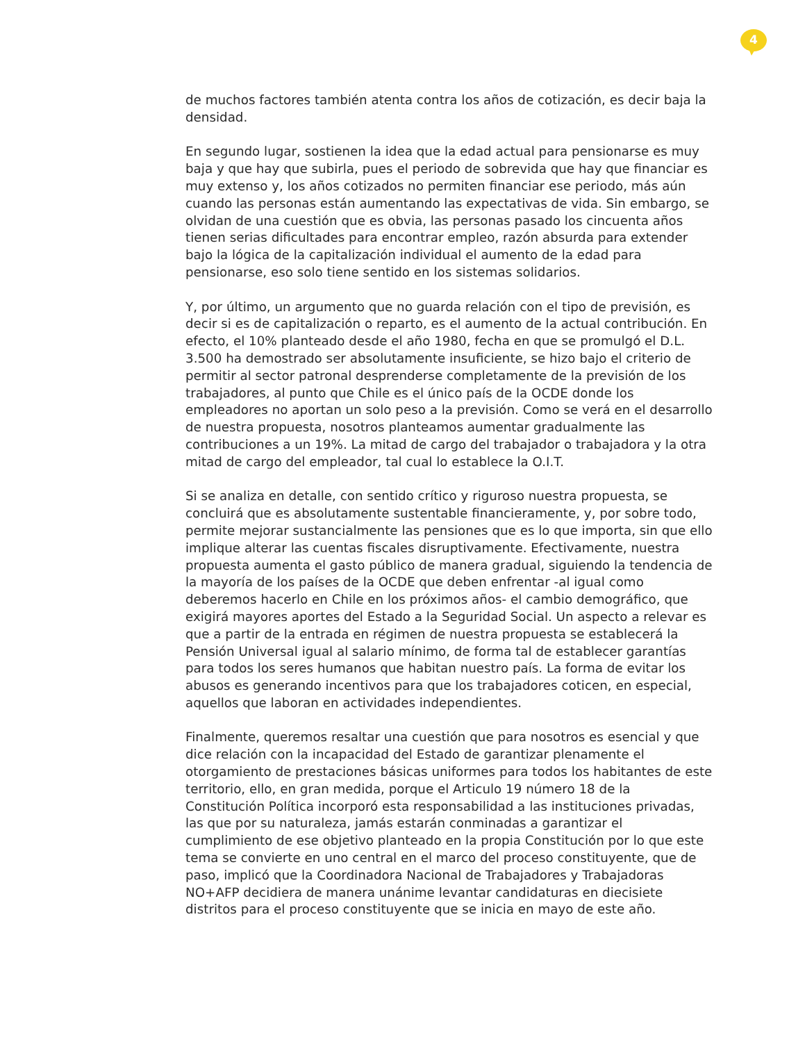4
de muchos factores también atenta contra los años de cotización, es decir baja la densidad.
En segundo lugar, sostienen la idea que la edad actual para pensionarse es muy baja y que hay que subirla, pues el periodo de sobrevida que hay que financiar es muy extenso y, los años cotizados no permiten financiar ese periodo, más aún cuando las personas están aumentando las expectativas de vida. Sin embargo, se olvidan de una cuestión que es obvia, las personas pasado los cincuenta años tienen serias dificultades para encontrar empleo, razón absurda para extender bajo la lógica de la capitalización individual el aumento de la edad para pensionarse, eso solo tiene sentido en los sistemas solidarios.
Y, por último, un argumento que no guarda relación con el tipo de previsión, es decir si es de capitalización o reparto, es el aumento de la actual contribución. En efecto, el 10% planteado desde el año 1980, fecha en que se promulgó el D.L. 3.500 ha demostrado ser absolutamente insuficiente, se hizo bajo el criterio de permitir al sector patronal desprenderse completamente de la previsión de los trabajadores, al punto que Chile es el único país de la OCDE donde los empleadores no aportan un solo peso a la previsión. Como se verá en el desarrollo de nuestra propuesta, nosotros planteamos aumentar gradualmente las contribuciones a un 19%. La mitad de cargo del trabajador o trabajadora y la otra mitad de cargo del empleador, tal cual lo establece la O.I.T.
Si se analiza en detalle, con sentido crítico y riguroso nuestra propuesta, se concluirá que es absolutamente sustentable financieramente, y, por sobre todo, permite mejorar sustancialmente las pensiones que es lo que importa, sin que ello implique alterar las cuentas fiscales disruptivamente. Efectivamente, nuestra propuesta aumenta el gasto público de manera gradual, siguiendo la tendencia de la mayoría de los países de la OCDE que deben enfrentar -al igual como deberemos hacerlo en Chile en los próximos años- el cambio demográfico, que exigirá mayores aportes del Estado a la Seguridad Social. Un aspecto a relevar es que a partir de la entrada en régimen de nuestra propuesta se establecerá la Pensión Universal igual al salario mínimo, de forma tal de establecer garantías para todos los seres humanos que habitan nuestro país. La forma de evitar los abusos es generando incentivos para que los trabajadores coticen, en especial, aquellos que laboran en actividades independientes.
Finalmente, queremos resaltar una cuestión que para nosotros es esencial y que dice relación con la incapacidad del Estado de garantizar plenamente el otorgamiento de prestaciones básicas uniformes para todos los habitantes de este territorio, ello, en gran medida, porque el Articulo 19 número 18 de la Constitución Política incorporó esta responsabilidad a las instituciones privadas, las que por su naturaleza, jamás estarán conminadas a garantizar el cumplimiento de ese objetivo planteado en la propia Constitución por lo que este tema se convierte en uno central en el marco del proceso constituyente, que de paso, implicó que la Coordinadora Nacional de Trabajadores y Trabajadoras NO+AFP decidiera de manera unánime levantar candidaturas en diecisiete distritos para el proceso constituyente que se inicia en mayo de este año.